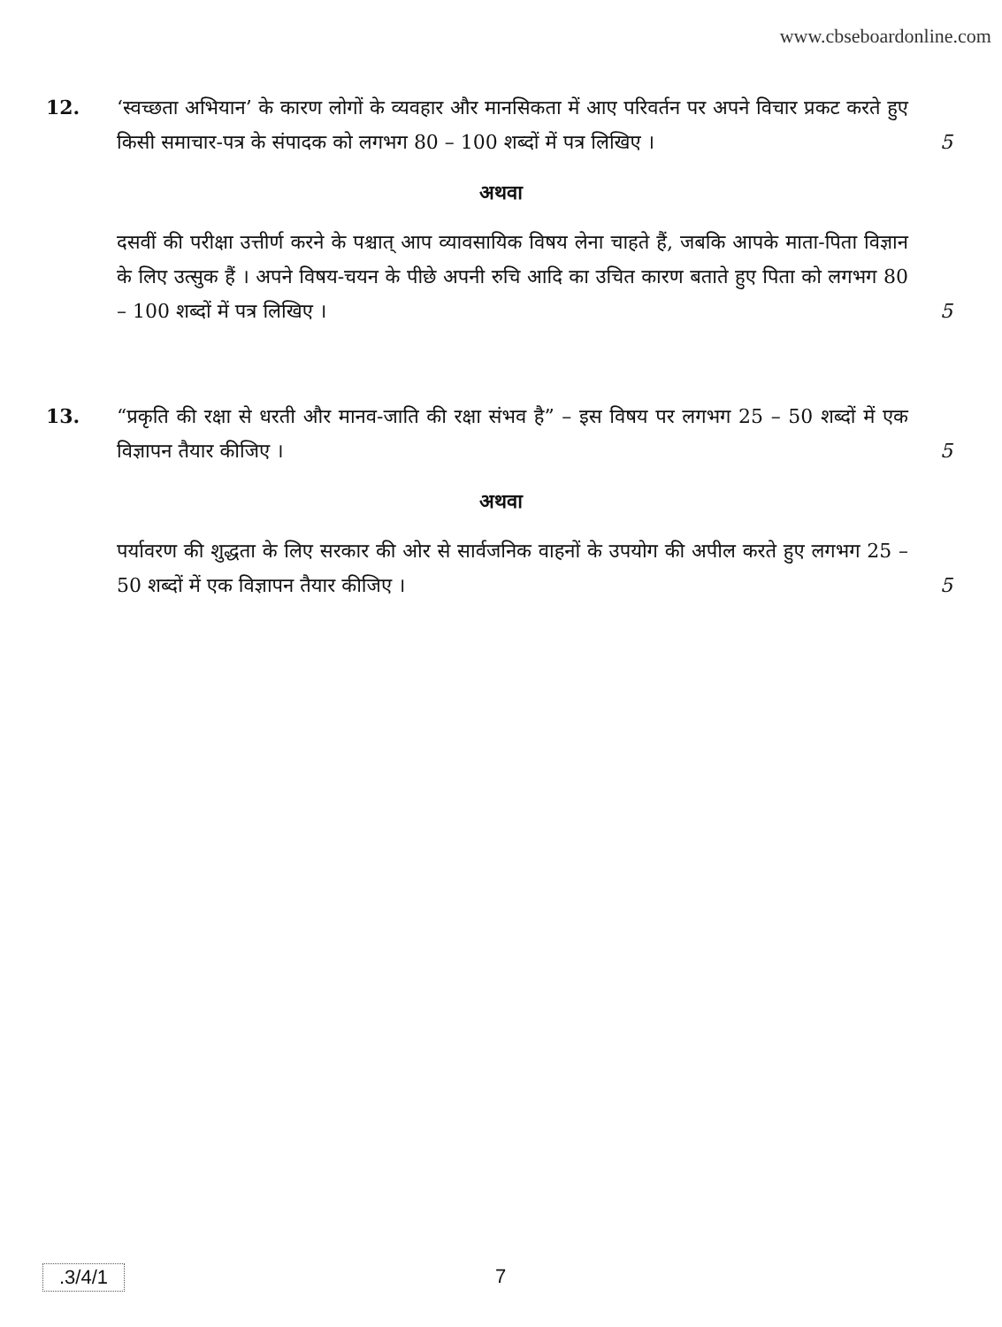www.cbseboardonline.com
12. ‘स्वच्छता अभियान’ के कारण लोगों के व्यवहार और मानसिकता में आए परिवर्तन पर अपने विचार प्रकट करते हुए किसी समाचार-पत्र के संपादक को लगभग 80 – 100 शब्दों में पत्र लिखिए ।
5
अथवा
दसवीं की परीक्षा उत्तीर्ण करने के पश्चात् आप व्यावसायिक विषय लेना चाहते हैं, जबकि आपके माता-पिता विज्ञान के लिए उत्सुक हैं । अपने विषय-चयन के पीछे अपनी रुचि आदि का उचित कारण बताते हुए पिता को लगभग 80 – 100 शब्दों में पत्र लिखिए ।
5
13. “प्रकृति की रक्षा से धरती और मानव-जाति की रक्षा संभव है” – इस विषय पर लगभग 25 – 50 शब्दों में एक विज्ञापन तैयार कीजिए ।
5
अथवा
पर्यावरण की शुद्धता के लिए सरकार की ओर से सार्वजनिक वाहनों के उपयोग की अपील करते हुए लगभग 25 – 50 शब्दों में एक विज्ञापन तैयार कीजिए ।
5
.3/4/1 7